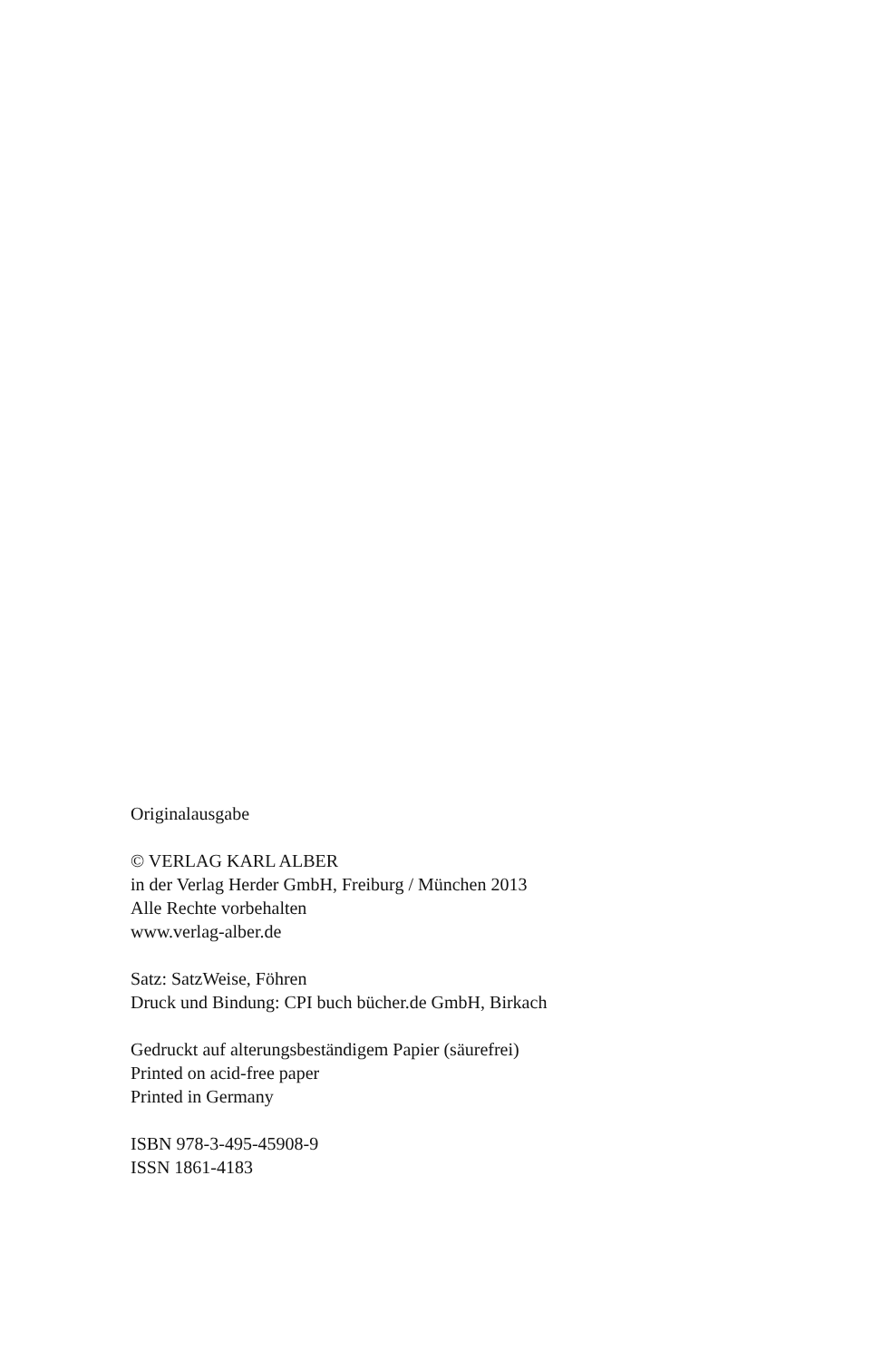Originalausgabe
© VERLAG KARL ALBER
in der Verlag Herder GmbH, Freiburg / München 2013
Alle Rechte vorbehalten
www.verlag-alber.de
Satz: SatzWeise, Föhren
Druck und Bindung: CPI buch bücher.de GmbH, Birkach
Gedruckt auf alterungsbeständigem Papier (säurefrei)
Printed on acid-free paper
Printed in Germany
ISBN 978-3-495-45908-9
ISSN 1861-4183